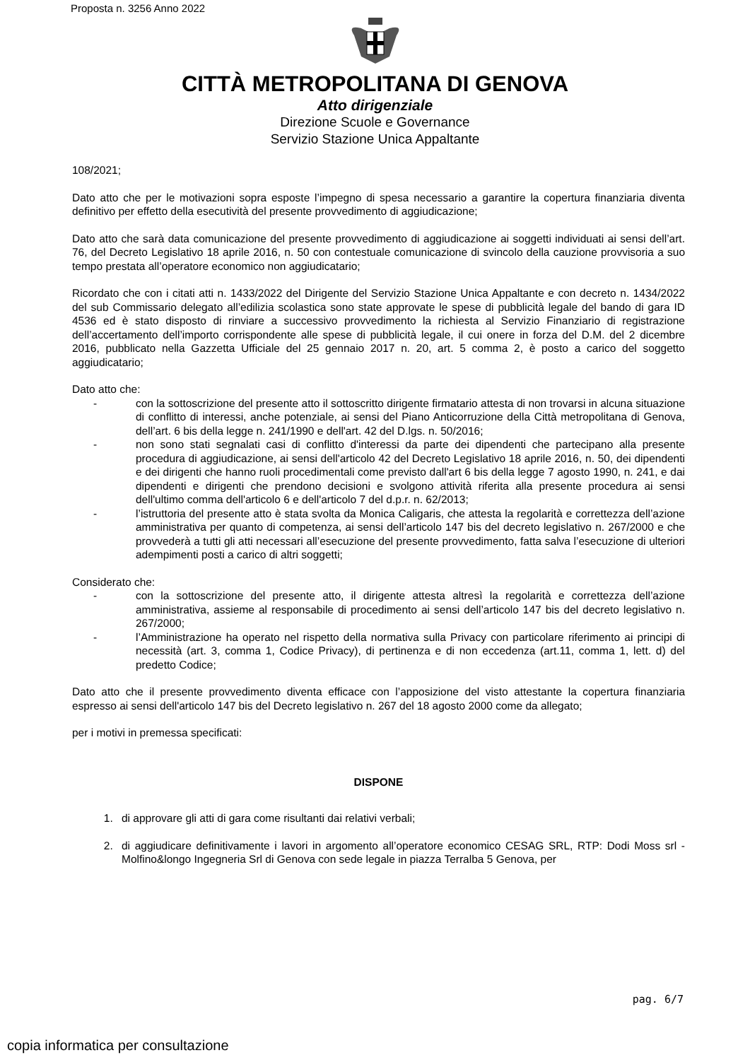Proposta n. 3256 Anno 2022
CITTÀ METROPOLITANA DI GENOVA
Atto dirigenziale
Direzione Scuole e Governance
Servizio Stazione Unica Appaltante
108/2021;
Dato atto che per le motivazioni sopra esposte l’impegno di spesa necessario a garantire la copertura finanziaria diventa definitivo per effetto della esecutività del presente provvedimento di aggiudicazione;
Dato atto che sarà data comunicazione del presente provvedimento di aggiudicazione ai soggetti individuati ai sensi dell’art. 76, del Decreto Legislativo 18 aprile 2016, n. 50 con contestuale comunicazione di svincolo della cauzione provvisoria a suo tempo prestata all’operatore economico non aggiudicatario;
Ricordato che con i citati atti n. 1433/2022 del Dirigente del Servizio Stazione Unica Appaltante e con decreto n. 1434/2022 del sub Commissario delegato all’edilizia scolastica sono state approvate le spese di pubblicità legale del bando di gara ID 4536 ed è stato disposto di rinviare a successivo provvedimento la richiesta al Servizio Finanziario di registrazione dell’accertamento dell’importo corrispondente alle spese di pubblicità legale, il cui onere in forza del D.M. del 2 dicembre 2016, pubblicato nella Gazzetta Ufficiale del 25 gennaio 2017 n. 20, art. 5 comma 2, è posto a carico del soggetto aggiudicatario;
Dato atto che:
- con la sottoscrizione del presente atto il sottoscritto dirigente firmatario attesta di non trovarsi in alcuna situazione di conflitto di interessi, anche potenziale, ai sensi del Piano Anticorruzione della Città metropolitana di Genova, dell’art. 6 bis della legge n. 241/1990 e dell'art. 42 del D.lgs. n. 50/2016;
- non sono stati segnalati casi di conflitto d'interessi da parte dei dipendenti che partecipano alla presente procedura di aggiudicazione, ai sensi dell'articolo 42 del Decreto Legislativo 18 aprile 2016, n. 50, dei dipendenti e dei dirigenti che hanno ruoli procedimentali come previsto dall'art 6 bis della legge 7 agosto 1990, n. 241, e dai dipendenti e dirigenti che prendono decisioni e svolgono attività riferita alla presente procedura ai sensi dell'ultimo comma dell'articolo 6 e dell'articolo 7 del d.p.r. n. 62/2013;
- l’istruttoria del presente atto è stata svolta da Monica Caligaris, che attesta la regolarità e correttezza dell’azione amministrativa per quanto di competenza, ai sensi dell’articolo 147 bis del decreto legislativo n. 267/2000 e che provvederà a tutti gli atti necessari all’esecuzione del presente provvedimento, fatta salva l’esecuzione di ulteriori adempimenti posti a carico di altri soggetti;
Considerato che:
- con la sottoscrizione del presente atto, il dirigente attesta altresì la regolarità e correttezza dell’azione amministrativa, assieme al responsabile di procedimento ai sensi dell’articolo 147 bis del decreto legislativo n. 267/2000;
- l’Amministrazione ha operato nel rispetto della normativa sulla Privacy con particolare riferimento ai principi di necessità (art. 3, comma 1, Codice Privacy), di pertinenza e di non eccedenza (art.11, comma 1, lett. d) del predetto Codice;
Dato atto che il presente provvedimento diventa efficace con l’apposizione del visto attestante la copertura finanziaria espresso ai sensi dell'articolo 147 bis del Decreto legislativo n. 267 del 18 agosto 2000 come da allegato;
per i motivi in premessa specificati:
DISPONE
1. di approvare gli atti di gara come risultanti dai relativi verbali;
2. di aggiudicare definitivamente i lavori in argomento all’operatore economico CESAG SRL, RTP: Dodi Moss srl - Molfino&longo Ingegneria Srl di Genova con sede legale in piazza Terralba 5 Genova, per
pag. 6/7
copia informatica per consultazione